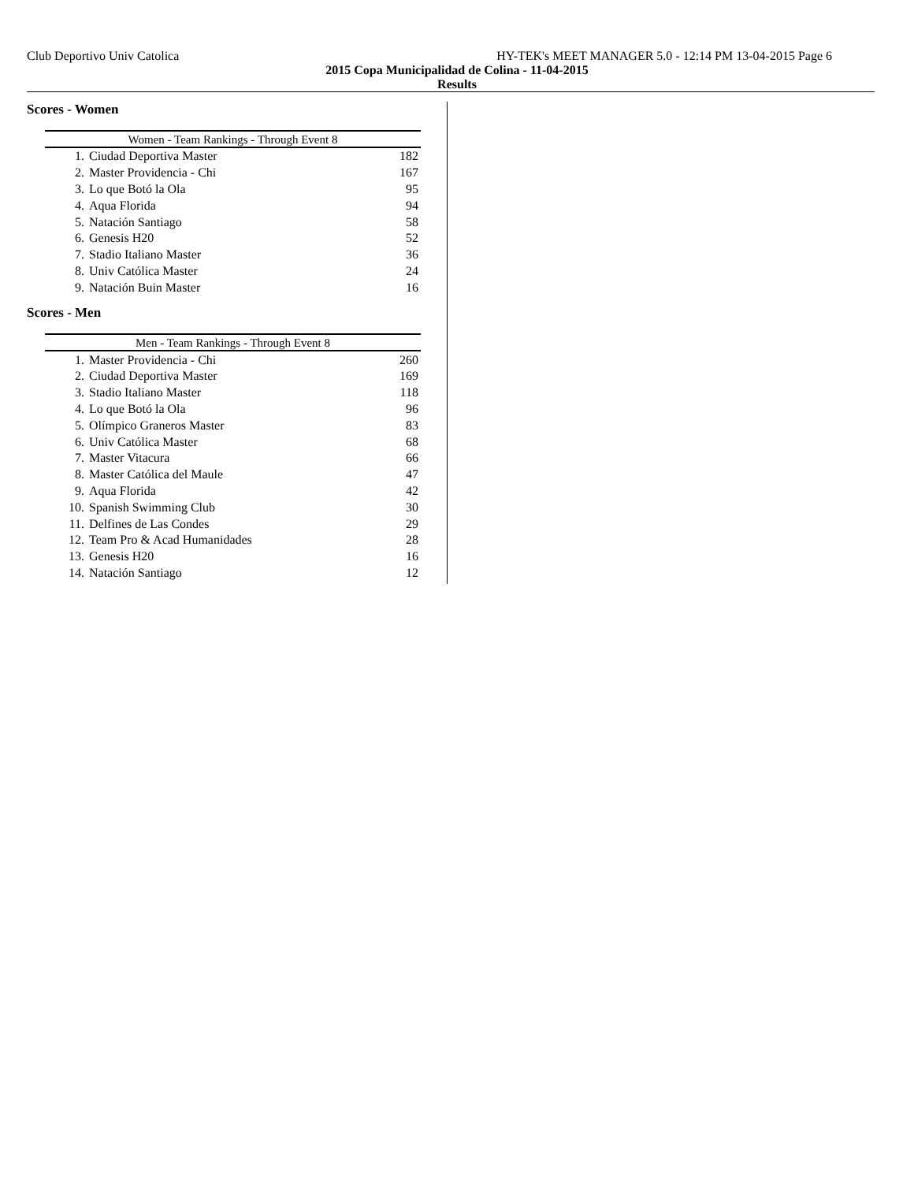Club Deportivo Univ Catolica HY-TEK's MEET MANAGER 5.0 - 12:14 PM 13-04-2015 Page 6
2015 Copa Municipalidad de Colina - 11-04-2015
Results
Scores - Women
| Women - Team Rankings - Through Event 8 | | |
| --- | --- | --- |
| 1. | Ciudad Deportiva Master | 182 |
| 2. | Master Providencia - Chi | 167 |
| 3. | Lo que Botó la Ola | 95 |
| 4. | Aqua Florida | 94 |
| 5. | Natación Santiago | 58 |
| 6. | Genesis H20 | 52 |
| 7. | Stadio Italiano Master | 36 |
| 8. | Univ Católica Master | 24 |
| 9. | Natación Buin Master | 16 |
Scores - Men
| Men - Team Rankings - Through Event 8 | | |
| --- | --- | --- |
| 1. | Master Providencia - Chi | 260 |
| 2. | Ciudad Deportiva Master | 169 |
| 3. | Stadio Italiano Master | 118 |
| 4. | Lo que Botó la Ola | 96 |
| 5. | Olímpico Graneros Master | 83 |
| 6. | Univ Católica Master | 68 |
| 7. | Master Vitacura | 66 |
| 8. | Master Católica del Maule | 47 |
| 9. | Aqua Florida | 42 |
| 10. | Spanish Swimming Club | 30 |
| 11. | Delfines de Las Condes | 29 |
| 12. | Team Pro & Acad Humanidades | 28 |
| 13. | Genesis H20 | 16 |
| 14. | Natación Santiago | 12 |